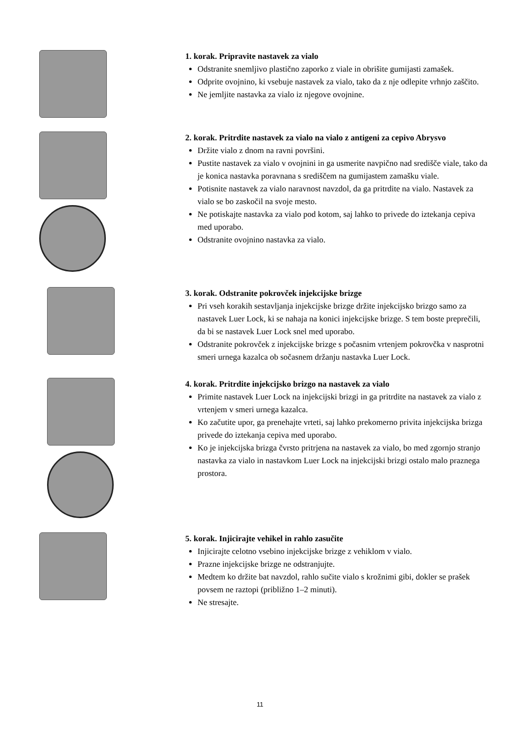1. korak. Pripravite nastavek za vialo
Odstranite snemljivo plastično zaporko z viale in obrišite gumijasti zamašek.
Odprite ovojnino, ki vsebuje nastavek za vialo, tako da z nje odlepite vrhnjo zaščito.
Ne jemljite nastavka za vialo iz njegove ovojnine.
2. korak. Pritrdite nastavek za vialo na vialo z antigeni za cepivo Abrysvo
Držite vialo z dnom na ravni površini.
Pustite nastavek za vialo v ovojnini in ga usmerite navpično nad središče viale, tako da je konica nastavka poravnana s središčem na gumijastem zamašku viale.
Potisnite nastavek za vialo naravnost navzdol, da ga pritrdite na vialo. Nastavek za vialo se bo zaskočil na svoje mesto.
Ne potiskajte nastavka za vialo pod kotom, saj lahko to privede do iztekanja cepiva med uporabo.
Odstranite ovojnino nastavka za vialo.
3. korak. Odstranite pokrovček injekcijske brizge
Pri vseh korakih sestavljanja injekcijske brizge držite injekcijsko brizgo samo za nastavek Luer Lock, ki se nahaja na konici injekcijske brizge. S tem boste preprečili, da bi se nastavek Luer Lock snel med uporabo.
Odstranite pokrovček z injekcijske brizge s počasnim vrtenjem pokrovčka v nasprotni smeri urnega kazalca ob sočasnem držanju nastavka Luer Lock.
4. korak. Pritrdite injekcijsko brizgo na nastavek za vialo
Primite nastavek Luer Lock na injekcijski brizgi in ga pritrdite na nastavek za vialo z vrtenjem v smeri urnega kazalca.
Ko začutite upor, ga prenehajte vrteti, saj lahko prekomerno privita injekcijska brizga privede do iztekanja cepiva med uporabo.
Ko je injekcijska brizga čvrsto pritrjena na nastavek za vialo, bo med zgornjo stranjo nastavka za vialo in nastavkom Luer Lock na injekcijski brizgi ostalo malo praznega prostora.
5. korak. Injicirajte vehikel in rahlo zasučite
Injicirajte celotno vsebino injekcijske brizge z vehiklom v vialo.
Prazne injekcijske brizge ne odstranjujte.
Medtem ko držite bat navzdol, rahlo sučite vialo s krožnimi gibi, dokler se prašek povsem ne raztopi (približno 1–2 minuti).
Ne stresajte.
11